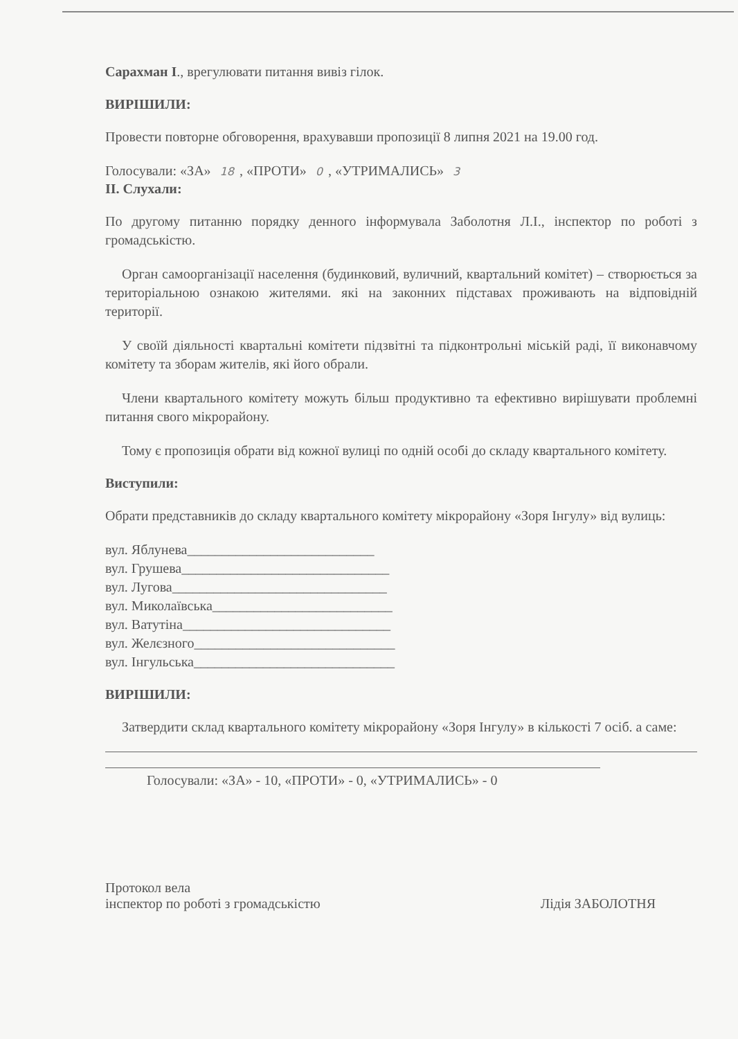Сарахман І., врегулювати питання вивіз гілок.
ВИРІШИЛИ:
Провести повторне обговорення, врахувавши пропозиції 8 липня 2021 на 19.00 год.
Голосували: «ЗА» 18, «ПРОТИ» 0, «УТРИМАЛИСЬ» 3
ІІ. Слухали:
По другому питанню порядку денного інформувала Заболотня Л.І., інспектор по роботі з громадськістю.
Орган самоорганізації населення (будинковий, вуличний, квартальний комітет) – створюється за територіальною ознакою жителями. які на законних підставах проживають на відповідній території.
У своїй діяльності квартальні комітети підзвітні та підконтрольні міській раді, її виконавчому комітету та зборам жителів, які його обрали.
Члени квартального комітету можуть більш продуктивно та ефективно вирішувати проблемні питання свого мікрорайону.
Тому є пропозиція обрати від кожної вулиці по одній особі до складу квартального комітету.
Виступили:
Обрати представників до складу квартального комітету мікрорайону «Зоря Інгулу» від вулиць:
вул. Яблунева___________________________
вул. Грушева______________________________
вул. Лугова_______________________________
вул. Миколаївська__________________________
вул. Ватутіна______________________________
вул. Желєзного_____________________________
вул. Інгульська_____________________________
ВИРІШИЛИ:
Затвердити склад квартального комітету мікрорайону «Зоря Інгулу» в кількості 7 осіб. а саме:
Голосували: «ЗА» - 10, «ПРОТИ» - 0, «УТРИМАЛИСЬ» - 0
Протокол вела
інспектор по роботі з громадськістю
Лідія ЗАБОЛОТНЯ